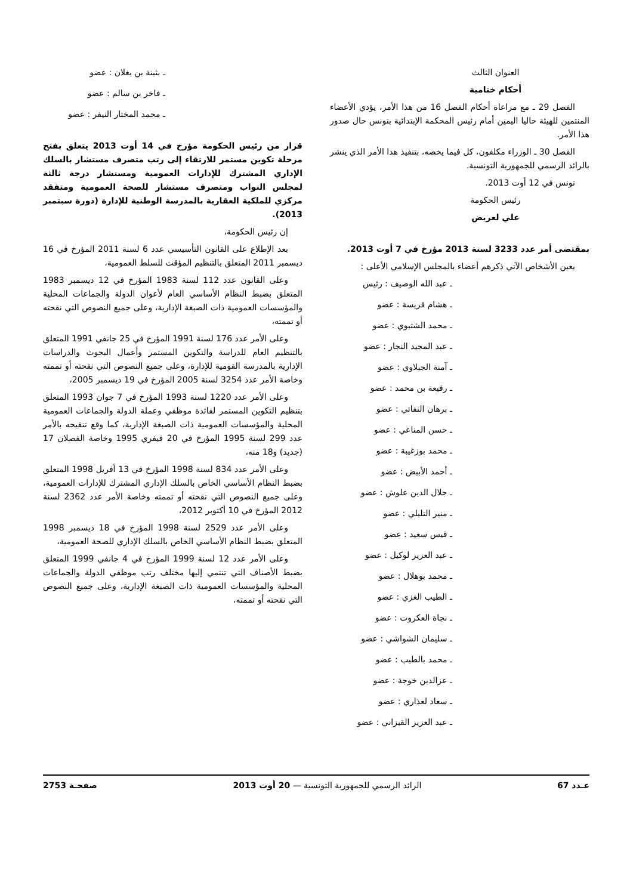العنوان الثالث
أحكام ختامية
الفصل 29 ـ مع مراعاة أحكام الفصل 16 من هذا الأمر، يؤدي الأعضاء المنتمين للهيئة حاليا اليمين أمام رئيس المحكمة الإبتدائية بتونس حال صدور هذا الأمر.
الفصل 30 ـ الوزراء مكلفون، كل فيما يخصه، بتنفيذ هذا الأمر الذي ينشر بالرائد الرسمي للجمهورية التونسية.
تونس في 12 أوت 2013.
رئيس الحكومة
علي لعريض
بمقتضى أمر عدد 3233 لسنة 2013 مؤرخ في 7 أوت 2013.
يعين الأشخاص الآتي ذكرهم أعضاء بالمجلس الإسلامي الأعلى :
ـ عبد الله الوصيف : رئيس
ـ هشام قريسة : عضو
ـ محمد الشتيوي : عضو
ـ عبد المجيد النجار : عضو
ـ آمنة الجبلاوي : عضو
ـ رفيعة بن محمد : عضو
ـ برهان النفاتي : عضو
ـ حسن المناعي : عضو
ـ محمد بوزغيبة : عضو
ـ أحمد الأبيض : عضو
ـ جلال الدين علوش : عضو
ـ منير التليلي : عضو
ـ قيس سعيد : عضو
ـ عبد العزيز لوكيل : عضو
ـ محمد بوهلال : عضو
ـ الطيب الغزي : عضو
ـ نجاة العكروت : عضو
ـ سليمان الشواشي : عضو
ـ محمد بالطيب : عضو
ـ عزالدين خوجة : عضو
ـ سعاد لعذاري : عضو
ـ عبد العزيز القيزاني : عضو
ـ بثينة بن يغلان : عضو
ـ فاخر بن سالم : عضو
ـ محمد المختار النيفر : عضو
قرار من رئيس الحكومة مؤرخ في 14 أوت 2013 يتعلق بفتح مرحلة تكوين مستمر للارتقاء إلى رتب متصرف مستشار بالسلك الإداري المشترك للإدارات العمومية ومستشار درجة ثالثة لمجلس النواب ومتصرف مستشار للصحة العمومية ومتفقد مركزي للملكية العقارية بالمدرسة الوطنية للإدارة (دورة سبتمبر 2013).
إن رئيس الحكومة،
بعد الإطلاع على القانون التأسيسي عدد 6 لسنة 2011 المؤرخ في 16 ديسمبر 2011 المتعلق بالتنظيم المؤقت للسلط العمومية،
وعلى القانون عدد 112 لسنة 1983 المؤرخ في 12 ديسمبر 1983 المتعلق بضبط النظام الأساسي العام لأعوان الدولة والجماعات المحلية والمؤسسات العمومية ذات الصبغة الإدارية، وعلى جميع النصوص التي نقحته أو تممته،
وعلى الأمر عدد 176 لسنة 1991 المؤرخ في 25 جانفي 1991 المتعلق بالتنظيم العام للدراسة والتكوين المستمر وأعمال البحوث والدراسات الإدارية بالمدرسة القومية للإدارة، وعلى جميع النصوص التي نقحته أو تممته وخاصة الأمر عدد 3254 لسنة 2005 المؤرخ في 19 ديسمبر 2005،
وعلى الأمر عدد 1220 لسنة 1993 المؤرخ في 7 جوان 1993 المتعلق بتنظيم التكوين المستمر لفائدة موظفي وعملة الدولة والجماعات العمومية المحلية والمؤسسات العمومية ذات الصبغة الإدارية، كما وقع تنقيحه بالأمر عدد 299 لسنة 1995 المؤرخ في 20 فيفري 1995 وخاصة الفصلان 17 (جديد) و18 منه،
وعلى الأمر عدد 834 لسنة 1998 المؤرخ في 13 أفريل 1998 المتعلق بضبط النظام الأساسي الخاص بالسلك الإداري المشترك للإدارات العمومية، وعلى جميع النصوص التي نقحته أو تممته وخاصة الأمر عدد 2362 لسنة 2012 المؤرخ في 10 أكتوبر 2012،
وعلى الأمر عدد 2529 لسنة 1998 المؤرخ في 18 ديسمبر 1998 المتعلق بضبط النظام الأساسي الخاص بالسلك الإداري للصحة العمومية،
وعلى الأمر عدد 12 لسنة 1999 المؤرخ في 4 جانفي 1999 المتعلق بضبط الأصناف التي تنتمي إليها مختلف رتب موظفي الدولة والجماعات المحلية والمؤسسات العمومية ذات الصبغة الإدارية، وعلى جميع النصوص التي نقحته أو تممته،
عـدد 67 الرائد الرسمي للجمهورية التونسية — 20 أوت 2013 صفحـة 2753